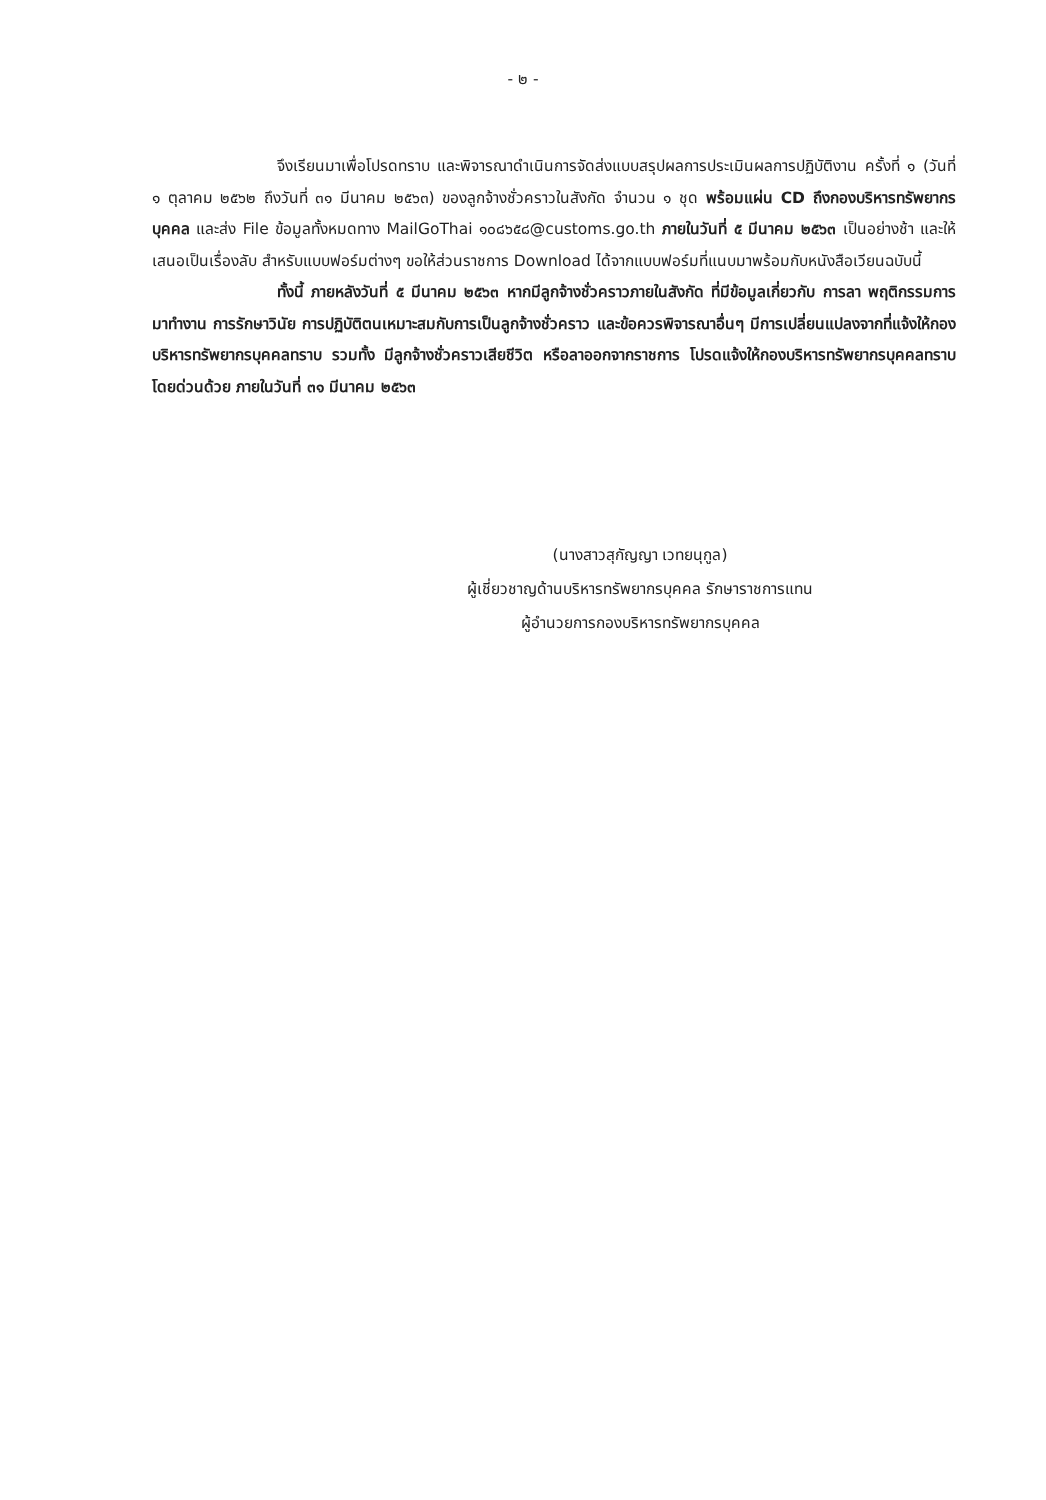- ๒ -
จึงเรียนมาเพื่อโปรดทราบ และพิจารณาดำเนินการจัดส่งแบบสรุปผลการประเมินผลการปฏิบัติงาน ครั้งที่ ๑ (วันที่ ๑ ตุลาคม ๒๕๖๒ ถึงวันที่ ๓๑ มีนาคม ๒๕๖๓) ของลูกจ้างชั่วคราวในสังกัด จำนวน ๑ ชุด พร้อมแผ่น CD ถึงกองบริหารทรัพยากรบุคคล และส่ง File ข้อมูลทั้งหมดทาง MailGoThai ๑๐๘๖๕๘@customs.go.th ภายในวันที่ ๕ มีนาคม ๒๕๖๓ เป็นอย่างช้า และให้เสนอเป็นเรื่องลับ สำหรับแบบฟอร์มต่างๆ ขอให้ส่วนราชการ Download ได้จากแบบฟอร์มที่แนบมาพร้อมกับหนังสือเวียนฉบับนี้
ทั้งนี้ ภายหลังวันที่ ๕ มีนาคม ๒๕๖๓ หากมีลูกจ้างชั่วคราวภายในสังกัด ที่มีข้อมูลเกี่ยวกับ การลา พฤติกรรมการมาทำงาน การรักษาวินัย การปฏิบัติตนเหมาะสมกับการเป็นลูกจ้างชั่วคราว และข้อควรพิจารณาอื่นๆ มีการเปลี่ยนแปลงจากที่แจ้งให้กองบริหารทรัพยากรบุคคลทราบ รวมทั้ง มีลูกจ้างชั่วคราวเสียชีวิต หรือลาออกจากราชการ โปรดแจ้งให้กองบริหารทรัพยากรบุคคลทราบโดยด่วนด้วย ภายในวันที่ ๓๑ มีนาคม ๒๕๖๓
(นางสาวสุกัญญา เวทยนุกูล)
ผู้เชี่ยวชาญด้านบริหารทรัพยากรบุคคล รักษาราชการแทน
ผู้อำนวยการกองบริหารทรัพยากรบุคคล